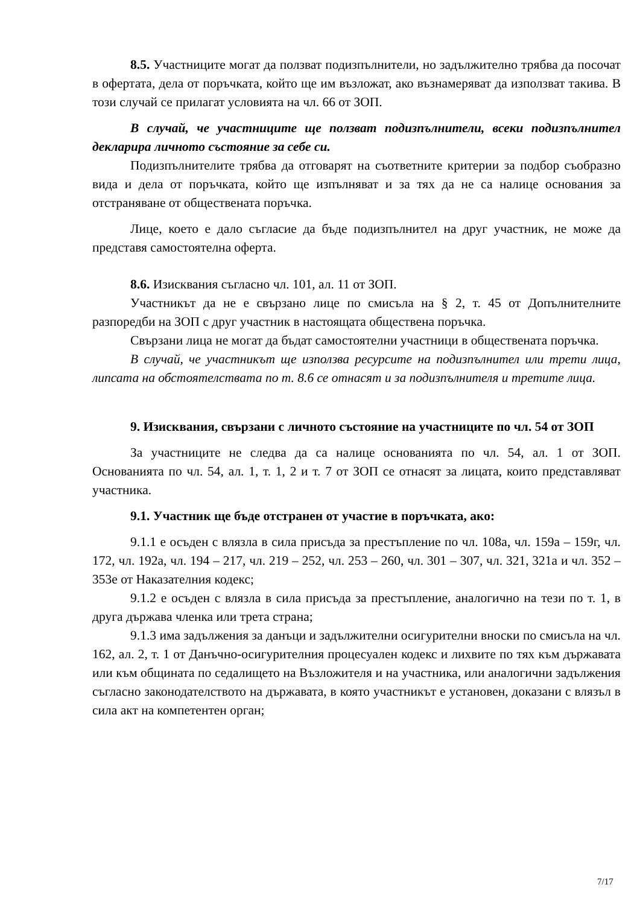8.5. Участниците могат да ползват подизпълнители, но задължително трябва да посочат в офертата, дела от поръчката, който ще им възложат, ако възнамеряват да използват такива. В този случай се прилагат условията на чл. 66 от ЗОП.
В случай, че участниците ще ползват подизпълнители, всеки подизпълнител декларира личното състояние за себе си.
Подизпълнителите трябва да отговарят на съответните критерии за подбор съобразно вида и дела от поръчката, който ще изпълняват и за тях да не са налице основания за отстраняване от обществената поръчка.
Лице, което е дало съгласие да бъде подизпълнител на друг участник, не може да представя самостоятелна оферта.
8.6. Изисквания съгласно чл. 101, ал. 11 от ЗОП.
Участникът да не е свързано лице по смисъла на § 2, т. 45 от Допълнителните разпоредби на ЗОП с друг участник в настоящата обществена поръчка.
Свързани лица не могат да бъдат самостоятелни участници в обществената поръчка.
В случай, че участникът ще използва ресурсите на подизпълнител или трети лица, липсата на обстоятелствата по т. 8.6 се отнасят и за подизпълнителя и третите лица.
9. Изисквания, свързани с личното състояние на участниците по чл. 54 от ЗОП
За участниците не следва да са налице основанията по чл. 54, ал. 1 от ЗОП. Основанията по чл. 54, ал. 1, т. 1, 2 и т. 7 от ЗОП се отнасят за лицата, които представляват участника.
9.1. Участник ще бъде отстранен от участие в поръчката, ако:
9.1.1 е осъден с влязла в сила присъда за престъпление по чл. 108а, чл. 159а – 159г, чл. 172, чл. 192а, чл. 194 – 217, чл. 219 – 252, чл. 253 – 260, чл. 301 – 307, чл. 321, 321а и чл. 352 – 353е от Наказателния кодекс;
9.1.2 е осъден с влязла в сила присъда за престъпление, аналогично на тези по т. 1, в друга държава членка или трета страна;
9.1.3 има задължения за данъци и задължителни осигурителни вноски по смисъла на чл. 162, ал. 2, т. 1 от Данъчно-осигурителния процесуален кодекс и лихвите по тях към държавата или към общината по седалището на Възложителя и на участника, или аналогични задължения съгласно законодателството на държавата, в която участникът е установен, доказани с влязъл в сила акт на компетентен орган;
7/17